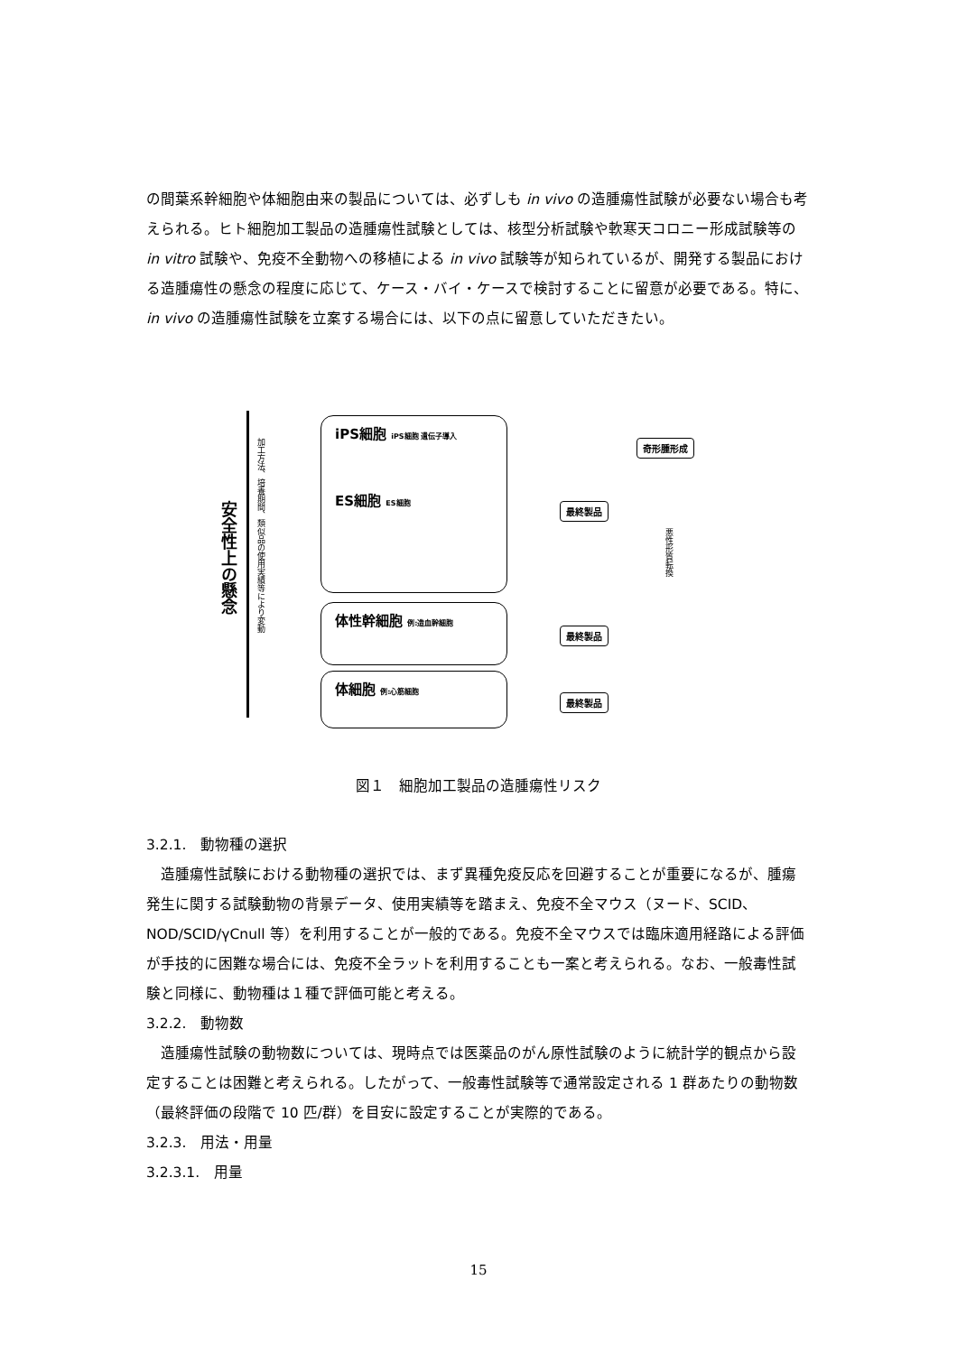の間葉系幹細胞や体細胞由来の製品については、必ずしも in vivo の造腫瘍性試験が必要ない場合も考えられる。ヒト細胞加工製品の造腫瘍性試験としては、核型分析試験や軟寒天コロニー形成試験等の in vitro 試験や、免疫不全動物への移植による in vivo 試験等が知られているが、開発する製品における造腫瘍性の懸念の程度に応じて、ケース・バイ・ケースで検討することに留意が必要である。特に、in vivo の造腫瘍性試験を立案する場合には、以下の点に留意していただきたい。
安全性上の懸念
加工方法、培養期間、類似品の使用実績等により変動
iPS細胞 iPS細胞 遺伝子導入
ES細胞 ES細胞
体性幹細胞 例:造血幹細胞
体細胞 例:心筋細胞
最終製品
最終製品
最終製品
奇形腫形成
悪性形質転換
図１　細胞加工製品の造腫瘍性リスク
3.2.1.　動物種の選択
造腫瘍性試験における動物種の選択では、まず異種免疫反応を回避することが重要になるが、腫瘍発生に関する試験動物の背景データ、使用実績等を踏まえ、免疫不全マウス（ヌード、SCID、NOD/SCID/γCnull 等）を利用することが一般的である。免疫不全マウスでは臨床適用経路による評価が手技的に困難な場合には、免疫不全ラットを利用することも一案と考えられる。なお、一般毒性試験と同様に、動物種は１種で評価可能と考える。
3.2.2.　動物数
造腫瘍性試験の動物数については、現時点では医薬品のがん原性試験のように統計学的観点から設定することは困難と考えられる。したがって、一般毒性試験等で通常設定される 1 群あたりの動物数（最終評価の段階で 10 匹/群）を目安に設定することが実際的である。
3.2.3.　用法・用量
3.2.3.1.　用量
15